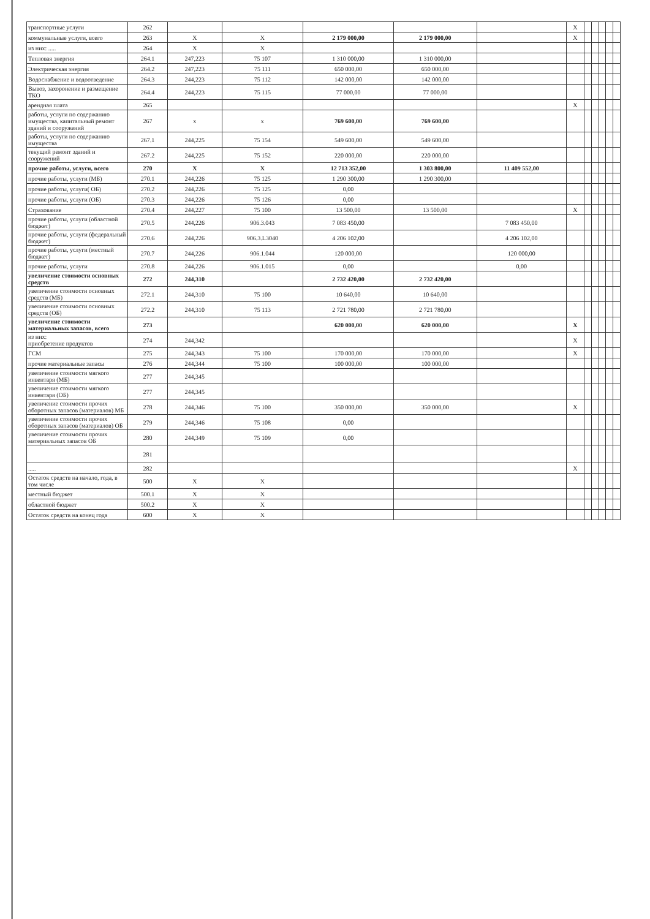| транспортные услуги | 262 | | | | | | X | | | | | |
| коммунальные услуги, всего | 263 | X | X | 2 179 000,00 | 2 179 000,00 | | X | | | | | |
| из них: ..... | 264 | X | X | | | | | | | | | |
| Тепловая энергия | 264.1 | 247,223 | 75 107 | 1 310 000,00 | 1 310 000,00 | | | | | | | |
| Электрическая энергия | 264.2 | 247,223 | 75 111 | 650 000,00 | 650 000,00 | | | | | | | |
| Водоснабжение и водоотведение | 264.3 | 244,223 | 75 112 | 142 000,00 | 142 000,00 | | | | | | | |
| Вывоз, захоронение и размещение ТКО | 264.4 | 244,223 | 75 115 | 77 000,00 | 77 000,00 | | | | | | | |
| арендная плата | 265 | | | | | | X | | | | | |
| работы, услуги по содержанию имущества, капитальный ремонт зданий и сооружений | 267 | x | x | 769 600,00 | 769 600,00 | | | | | | | |
| работы, услуги по содержанию имущества | 267.1 | 244,225 | 75 154 | 549 600,00 | 549 600,00 | | | | | | | |
| текущий ремонт зданий и сооружений | 267.2 | 244,225 | 75 152 | 220 000,00 | 220 000,00 | | | | | | | |
| прочие работы, услуги, всего | 270 | X | X | 12 713 352,00 | 1 303 800,00 | 11 409 552,00 | | | | | | |
| прочие работы, услуги (МБ) | 270.1 | 244,226 | 75 125 | 1 290 300,00 | 1 290 300,00 | | | | | | | |
| прочие работы, услуги( ОБ) | 270.2 | 244,226 | 75 125 | 0,00 | | | | | | | | |
| прочие работы, услуги (ОБ) | 270.3 | 244,226 | 75 126 | 0,00 | | | | | | | | |
| Страхование | 270.4 | 244,227 | 75 100 | 13 500,00 | 13 500,00 | | X | | | | | |
| прочие работы, услуги (областной бюджет) | 270.5 | 244,226 | 906.3.043 | 7 083 450,00 | | 7 083 450,00 | | | | | | |
| прочие работы, услуги (федеральный бюджет) | 270.6 | 244,226 | 906.3.L3040 | 4 206 102,00 | | 4 206 102,00 | | | | | | |
| прочие работы, услуги (местный бюджет) | 270.7 | 244,226 | 906.1.044 | 120 000,00 | | 120 000,00 | | | | | | |
| прочие работы, услуги | 270.8 | 244,226 | 906.1.015 | 0,00 | | 0,00 | | | | | | |
| увеличение стоимости основных средств | 272 | 244,310 | | 2 732 420,00 | 2 732 420,00 | | | | | | | |
| увеличение стоимости основных средств (МБ) | 272.1 | 244,310 | 75 100 | 10 640,00 | 10 640,00 | | | | | | | |
| увеличение стоимости основных средств (ОБ) | 272.2 | 244,310 | 75 113 | 2 721 780,00 | 2 721 780,00 | | | | | | | |
| увеличение стоимости материальных запасов, всего | 273 | | | 620 000,00 | 620 000,00 | | X | | | | | |
| из них: приобретение продуктов | 274 | 244,342 | | | | | X | | | | | |
| ГСМ | 275 | 244,343 | 75 100 | 170 000,00 | 170 000,00 | | X | | | | | |
| прочие материальные запасы | 276 | 244,344 | 75 100 | 100 000,00 | 100 000,00 | | | | | | | |
| увеличение стоимости мягкого инвентаря (МБ) | 277 | 244,345 | | | | | | | | | | |
| увеличение стоимости мягкого инвентаря (ОБ) | 277 | 244,345 | | | | | | | | | | |
| увеличение стоимости прочих оборотных запасов (материалов) МБ | 278 | 244,346 | 75 100 | 350 000,00 | 350 000,00 | | X | | | | | |
| увеличение стоимости прочих оборотных запасов (материалов) ОБ | 279 | 244,346 | 75 108 | 0,00 | | | | | | | | |
| увеличение стоимости прочих материальных запасов ОБ | 280 | 244,349 | 75 109 | 0,00 | | | | | | | | |
| | 281 | | | | | | | | | | | |
| ..... | 282 | | | | | | X | | | | | |
| Остаток средств на начало, года, в том числе | 500 | X | X | | | | | | | | | |
| местный бюджет | 500.1 | X | X | | | | | | | | | |
| областной бюджет | 500.2 | X | X | | | | | | | | | |
| Остаток средств на конец года | 600 | X | X | | | | | | | | | |